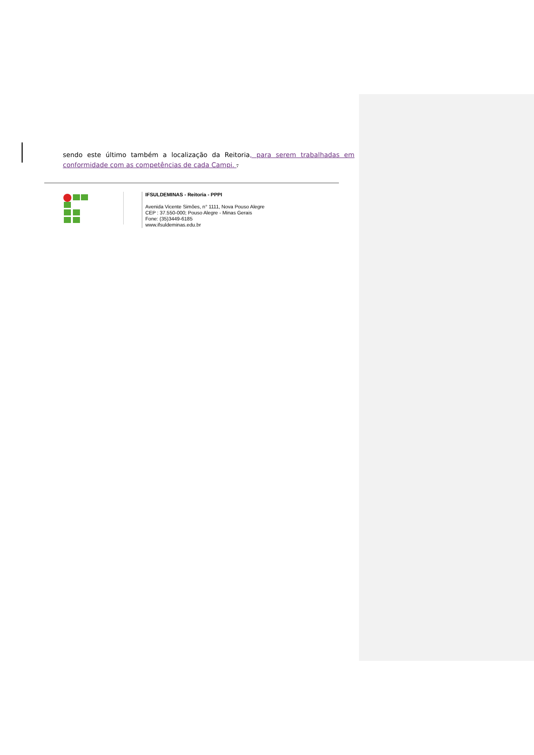sendo este último também a localização da Reitoria, para serem trabalhadas em conformidade com as competências de cada Campi. .
IFSULDEMINAS - Reitoria - PPPI
Avenida Vicente Simões, n° 1111, Nova Pouso Alegre
CEP : 37.550-000; Pouso Alegre - Minas Gerais
Fone: (35)3449-6185
www.ifsuldeminas.edu.br